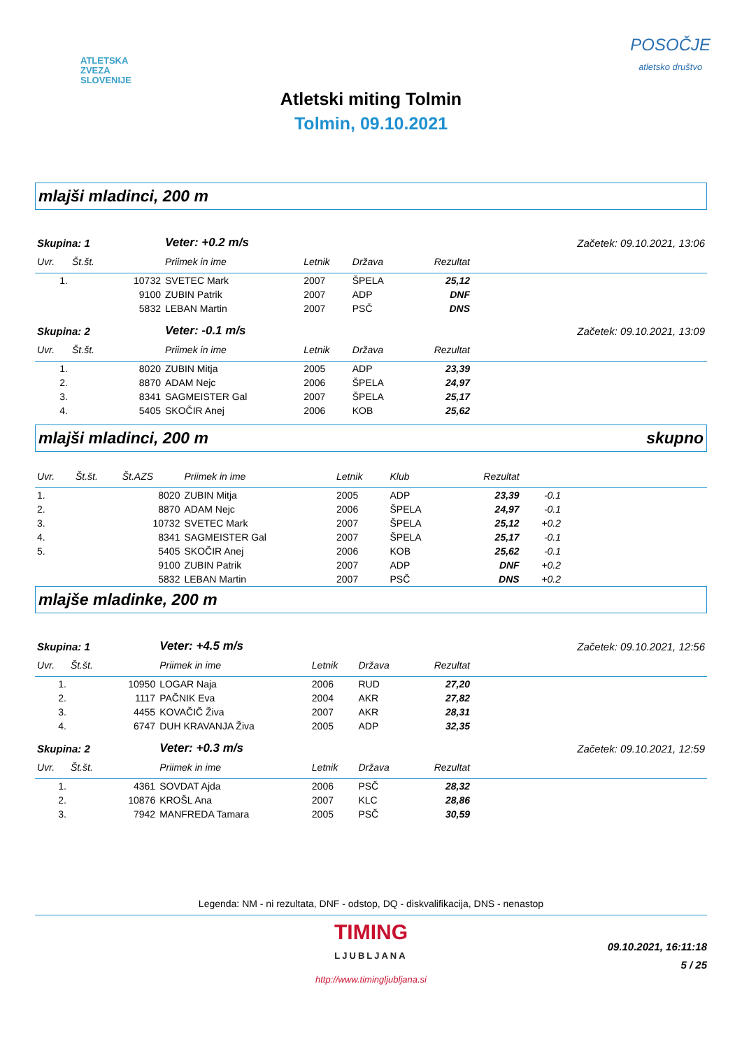ATLETSKA
ZVEZA
SLOVENIJE
POSOČJE
atletsko društvo
Atletski miting Tolmin
Tolmin, 09.10.2021
mlajši mladinci, 200 m
| Skupina: 1 | | | Veter: +0.2 m/s | | Začetek: 09.10.2021, 13:06 | | |
| Uvr. | Št.št. | | Priimek in ime | Letnik | Država | Rezultat | |
| 1. | | 10732 | SVETEC Mark | 2007 | ŠPELA | 25,12 | |
| | | 9100 | ZUBIN Patrik | 2007 | ADP | DNF | |
| | | 5832 | LEBAN Martin | 2007 | PSČ | DNS | |
| Skupina: 2 | | | Veter: -0.1 m/s | | Začetek: 09.10.2021, 13:09 | | |
| Uvr. | Št.št. | | Priimek in ime | Letnik | Država | Rezultat | |
| 1. | | 8020 | ZUBIN Mitja | 2005 | ADP | 23,39 | |
| 2. | | 8870 | ADAM Nejc | 2006 | ŠPELA | 24,97 | |
| 3. | | 8341 | SAGMEISTER Gal | 2007 | ŠPELA | 25,17 | |
| 4. | | 5405 | SKOČIR Anej | 2006 | KOB | 25,62 | |
mlajši mladinci, 200 m skupno
| Uvr. | Št.št. | Št.AZS | Priimek in ime | Letnik | Klub | Rezultat | | |
| --- | --- | --- | --- | --- | --- | --- | --- | --- |
| 1. | | 8020 | ZUBIN Mitja | 2005 | ADP | 23,39 | -0.1 | |
| 2. | | 8870 | ADAM Nejc | 2006 | ŠPELA | 24,97 | -0.1 | |
| 3. | | 10732 | SVETEC Mark | 2007 | ŠPELA | 25,12 | +0.2 | |
| 4. | | 8341 | SAGMEISTER Gal | 2007 | ŠPELA | 25,17 | -0.1 | |
| 5. | | 5405 | SKOČIR Anej | 2006 | KOB | 25,62 | -0.1 | |
| | | 9100 | ZUBIN Patrik | 2007 | ADP | DNF | +0.2 | |
| | | 5832 | LEBAN Martin | 2007 | PSČ | DNS | +0.2 | |
mlajše mladinke, 200 m
| Skupina: 1 | | | Veter: +4.5 m/s | | Začetek: 09.10.2021, 12:56 | | |
| Uvr. | Št.št. | | Priimek in ime | Letnik | Država | Rezultat | |
| 1. | | 10950 | LOGAR Naja | 2006 | RUD | 27,20 | |
| 2. | | 1117 | PAČNIK Eva | 2004 | AKR | 27,82 | |
| 3. | | 4455 | KOVAČIČ Živa | 2007 | AKR | 28,31 | |
| 4. | | 6747 | DUH KRAVANJA Živa | 2005 | ADP | 32,35 | |
| Skupina: 2 | | | Veter: +0.3 m/s | | Začetek: 09.10.2021, 12:59 | | |
| Uvr. | Št.št. | | Priimek in ime | Letnik | Država | Rezultat | |
| 1. | | 4361 | SOVDAT Ajda | 2006 | PSČ | 28,32 | |
| 2. | | 10876 | KROŠL Ana | 2007 | KLC | 28,86 | |
| 3. | | 7942 | MANFREDA Tamara | 2005 | PSČ | 30,59 | |
Legenda: NM - ni rezultata, DNF - odstop, DQ - diskvalifikacija, DNS - nenastop
TIMING
LJUBLJANA
http://www.timingljubljana.si
09.10.2021, 16:11:18
5 / 25